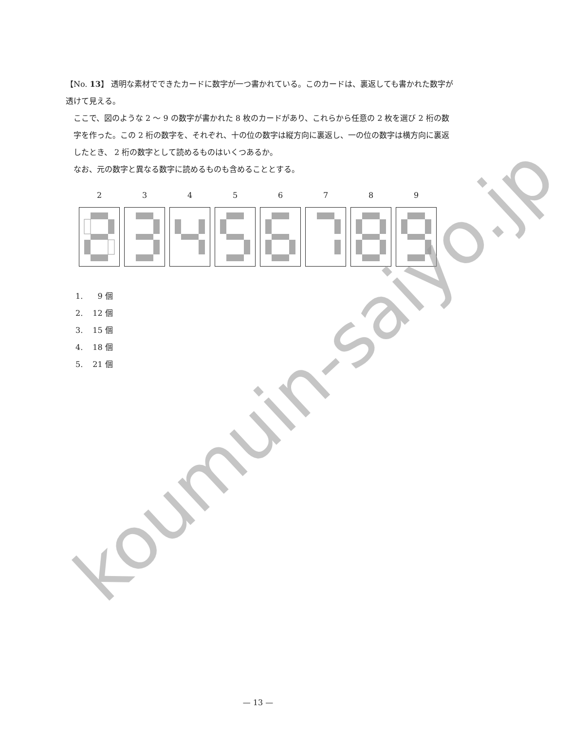【No. 13】 透明な素材でできたカードに数字が一つ書かれている。このカードは、裏返しても書かれた数字が透けて見える。
ここで、図のような 2 ～ 9 の数字が書かれた 8 枚のカードがあり、これらから任意の 2 枚を選び 2 桁の数字を作った。この 2 桁の数字を、それぞれ、十の位の数字は縦方向に裏返し、一の位の数字は横方向に裏返したとき、 2 桁の数字として読めるものはいくつあるか。
なお、元の数字と異なる数字に読めるものも含めることとする。
2 3 4 5 6 7 8 9
1. 9 個
2. 12 個
3. 15 個
4. 18 個
5. 21 個
— 13 —
koumuin-saiyo.jp